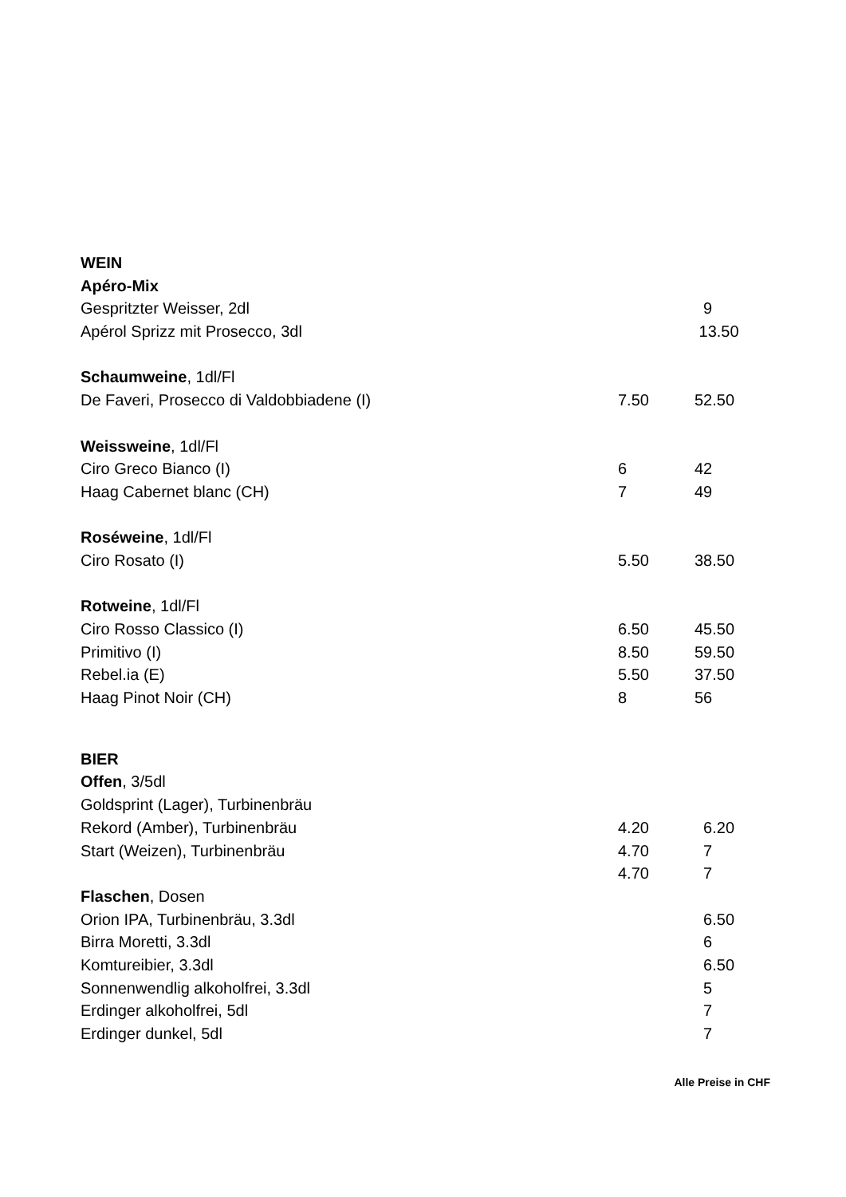| WEIN | | |
| Apéro-Mix | | |
| Gespritzter Weisser, 2dl | | 9 |
| Apérol Sprizz mit Prosecco, 3dl | | 13.50 |
| Schaumweine , 1dl/Fl | | |
| De Faveri, Prosecco di Valdobbiadene (I) | 7.50 | 52.50 |
| Weissweine , 1dl/Fl | | |
| Ciro Greco Bianco (I) | 6 | 42 |
| Haag Cabernet blanc (CH) | 7 | 49 |
| Roséweine , 1dl/Fl | | |
| Ciro Rosato (I) | 5.50 | 38.50 |
| Rotweine , 1dl/Fl | | |
| Ciro Rosso Classico (I) | 6.50 | 45.50 |
| Primitivo (I) | 8.50 | 59.50 |
| Rebel.ia (E) | 5.50 | 37.50 |
| Haag Pinot Noir (CH) | 8 | 56 |
| BIER | | |
| Offen , 3/5dl | | |
| Goldsprint (Lager), Turbinenbräu | | |
| Rekord (Amber), Turbinenbräu | 4.20 | 6.20 |
| Start (Weizen), Turbinenbräu | 4.70 | 7 |
| | 4.70 | 7 |
| Flaschen , Dosen | | |
| Orion IPA, Turbinenbräu, 3.3dl | | 6.50 |
| Birra Moretti, 3.3dl | | 6 |
| Komtureibier, 3.3dl | | 6.50 |
| Sonnenwendlig alkoholfrei, 3.3dl | | 5 |
| Erdinger alkoholfrei, 5dl | | 7 |
| Erdinger dunkel, 5dl | | 7 |
Alle Preise in CHF